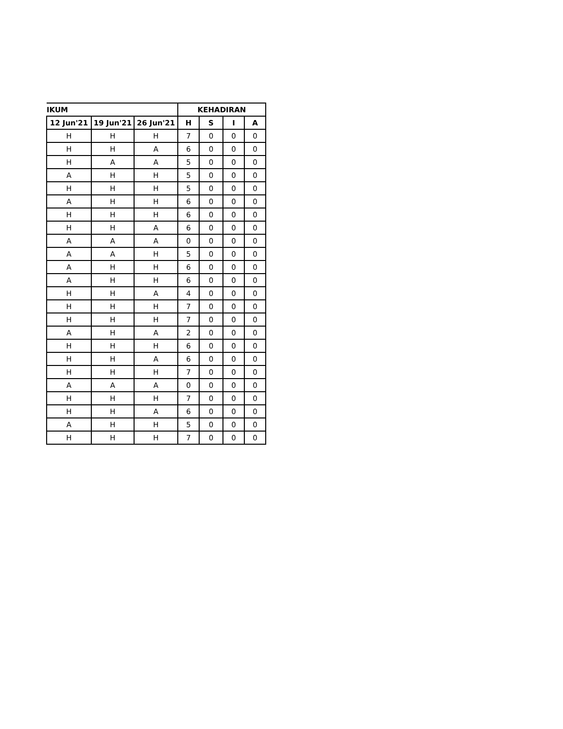| IKUM | | | KEHADIRAN | | | |
| --- | --- | --- | --- | --- | --- | --- |
| 12 Jun'21 | 19 Jun'21 | 26 Jun'21 | H | S | I | A |
| H | H | H | 7 | 0 | 0 | 0 |
| H | H | A | 6 | 0 | 0 | 0 |
| H | A | A | 5 | 0 | 0 | 0 |
| A | H | H | 5 | 0 | 0 | 0 |
| H | H | H | 5 | 0 | 0 | 0 |
| A | H | H | 6 | 0 | 0 | 0 |
| H | H | H | 6 | 0 | 0 | 0 |
| H | H | A | 6 | 0 | 0 | 0 |
| A | A | A | 0 | 0 | 0 | 0 |
| A | A | H | 5 | 0 | 0 | 0 |
| A | H | H | 6 | 0 | 0 | 0 |
| A | H | H | 6 | 0 | 0 | 0 |
| H | H | A | 4 | 0 | 0 | 0 |
| H | H | H | 7 | 0 | 0 | 0 |
| H | H | H | 7 | 0 | 0 | 0 |
| A | H | A | 2 | 0 | 0 | 0 |
| H | H | H | 6 | 0 | 0 | 0 |
| H | H | A | 6 | 0 | 0 | 0 |
| H | H | H | 7 | 0 | 0 | 0 |
| A | A | A | 0 | 0 | 0 | 0 |
| H | H | H | 7 | 0 | 0 | 0 |
| H | H | A | 6 | 0 | 0 | 0 |
| A | H | H | 5 | 0 | 0 | 0 |
| H | H | H | 7 | 0 | 0 | 0 |